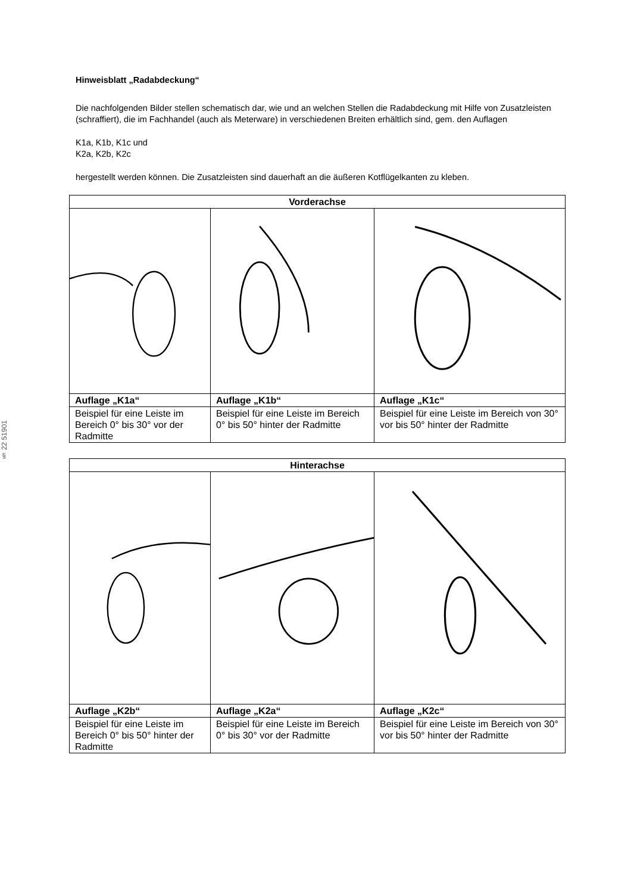§ 22 51901
Hinweisblatt „Radabdeckung“
Die nachfolgenden Bilder stellen schematisch dar, wie und an welchen Stellen die Radabdeckung mit Hilfe von Zusatzleisten (schraffiert), die im Fachhandel (auch als Meterware) in verschiedenen Breiten erhältlich sind, gem. den Auflagen
K1a, K1b, K1c und
K2a, K2b, K2c
hergestellt werden können. Die Zusatzleisten sind dauerhaft an die äußeren Kotflügelkanten zu kleben.
| Vorderachse | | |
| --- | --- | --- |
| Auflage „K1a“ | Auflage „K1b“ | Auflage „K1c“ |
| Beispiel für eine Leiste im Bereich 0° bis 30° vor der Radmitte | Beispiel für eine Leiste im Bereich 0° bis 50° hinter der Radmitte | Beispiel für eine Leiste im Bereich von 30° vor bis 50° hinter der Radmitte |
| Hinterachse | | |
| --- | --- | --- |
| Auflage „K2b“ | Auflage „K2a“ | Auflage „K2c“ |
| Beispiel für eine Leiste im Bereich 0° bis 50° hinter der Radmitte | Beispiel für eine Leiste im Bereich 0° bis 30° vor der Radmitte | Beispiel für eine Leiste im Bereich von 30° vor bis 50° hinter der Radmitte |